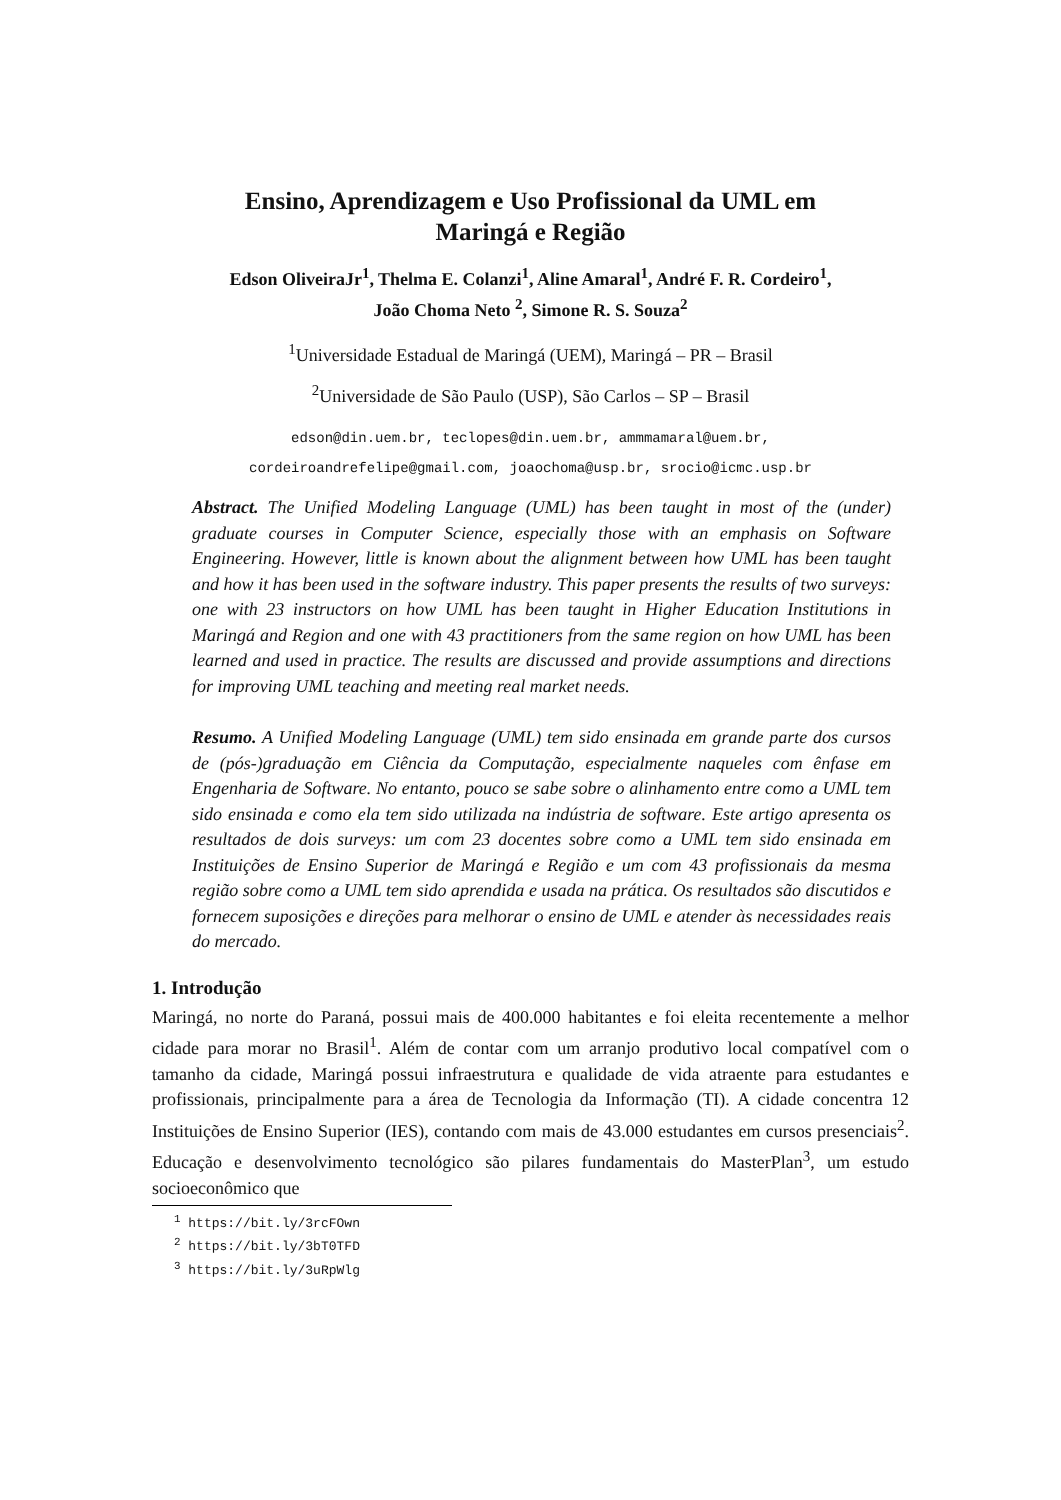Ensino, Aprendizagem e Uso Profissional da UML em
Maringá e Região
Edson OliveiraJr<sup>1</sup>, Thelma E. Colanzi<sup>1</sup>, Aline Amaral<sup>1</sup>, André F. R. Cordeiro<sup>1</sup>,
João Choma Neto <sup>2</sup>, Simone R. S. Souza<sup>2</sup>
<sup>1</sup> Universidade Estadual de Maringá (UEM), Maringá – PR – Brasil
<sup>2</sup> Universidade de São Paulo (USP), São Carlos – SP – Brasil
edson@din.uem.br, teclopes@din.uem.br, ammmamaral@uem.br,
cordeiroandrefelipe@gmail.com, joaochoma@usp.br, srocio@icmc.usp.br
Abstract. The Unified Modeling Language (UML) has been taught in most of the (under) graduate courses in Computer Science, especially those with an emphasis on Software Engineering. However, little is known about the alignment between how UML has been taught and how it has been used in the software industry. This paper presents the results of two surveys: one with 23 instructors on how UML has been taught in Higher Education Institutions in Maringá and Region and one with 43 practitioners from the same region on how UML has been learned and used in practice. The results are discussed and provide assumptions and directions for improving UML teaching and meeting real market needs.
Resumo. A Unified Modeling Language (UML) tem sido ensinada em grande parte dos cursos de (pós-)graduação em Ciência da Computação, especialmente naqueles com ênfase em Engenharia de Software. No entanto, pouco se sabe sobre o alinhamento entre como a UML tem sido ensinada e como ela tem sido utilizada na indústria de software. Este artigo apresenta os resultados de dois surveys: um com 23 docentes sobre como a UML tem sido ensinada em Instituições de Ensino Superior de Maringá e Região e um com 43 profissionais da mesma região sobre como a UML tem sido aprendida e usada na prática. Os resultados são discutidos e fornecem suposições e direções para melhorar o ensino de UML e atender às necessidades reais do mercado.
1. Introdução
Maringá, no norte do Paraná, possui mais de 400.000 habitantes e foi eleita recentemente a melhor cidade para morar no Brasil<sup>1</sup>. Além de contar com um arranjo produtivo local compatível com o tamanho da cidade, Maringá possui infraestrutura e qualidade de vida atraente para estudantes e profissionais, principalmente para a área de Tecnologia da Informação (TI). A cidade concentra 12 Instituições de Ensino Superior (IES), contando com mais de 43.000 estudantes em cursos presenciais<sup>2</sup>. Educação e desenvolvimento tecnológico são pilares fundamentais do MasterPlan<sup>3</sup>, um estudo socioeconômico que
<sup>1</sup> https://bit.ly/3rcFOwn
<sup>2</sup> https://bit.ly/3bT0TFD
<sup>3</sup> https://bit.ly/3uRpWlg